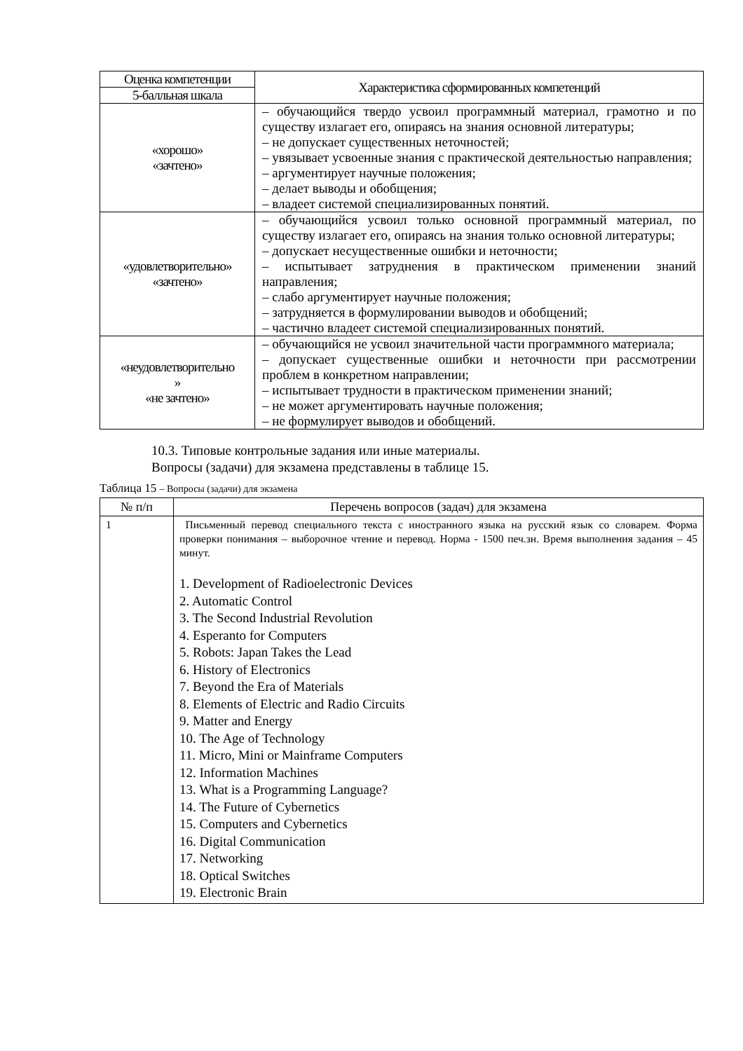| Оценка компетенции | Характеристика сформированных компетенций |
| --- | --- |
| 5-балльная шкала | |
| «хорошо» «зачтено» | – обучающийся твердо усвоил программный материал, грамотно и по существу излагает его, опираясь на знания основной литературы; – не допускает существенных неточностей; – увязывает усвоенные знания с практической деятельностью направления; – аргументирует научные положения; – делает выводы и обобщения; – владеет системой специализированных понятий. |
| «удовлетворительно» «зачтено» | – обучающийся усвоил только основной программный материал, по существу излагает его, опираясь на знания только основной литературы; – допускает несущественные ошибки и неточности; – испытывает затруднения в практическом применении знаний направления; – слабо аргументирует научные положения; – затрудняется в формулировании выводов и обобщений; – частично владеет системой специализированных понятий. |
| «неудовлетворительно » «не зачтено» | – обучающийся не усвоил значительной части программного материала; – допускает существенные ошибки и неточности при рассмотрении проблем в конкретном направлении; – испытывает трудности в практическом применении знаний; – не может аргументировать научные положения; – не формулирует выводов и обобщений. |
10.3. Типовые контрольные задания или иные материалы.
Вопросы (задачи) для экзамена представлены в таблице 15.
Таблица 15 – Вопросы (задачи) для экзамена
| № п/п | Перечень вопросов (задач) для экзамена |
| --- | --- |
| 1 | Письменный перевод специального текста с иностранного языка на русский язык со словарем. Форма проверки понимания – выборочное чтение и перевод. Норма - 1500 печ.зн. Время выполнения задания – 45 минут. 1. Development of Radioelectronic Devices 2. Automatic Control 3. The Second Industrial Revolution 4. Esperanto for Computers 5. Robots: Japan Takes the Lead 6. History of Electronics 7. Beyond the Era of Materials 8. Elements of Electric and Radio Circuits 9. Matter and Energy 10. The Age of Technology 11. Micro, Mini or Mainframe Computers 12. Information Machines 13. What is a Programming Language? 14. The Future of Cybernetics 15. Computers and Cybernetics 16. Digital Communication 17. Networking 18. Optical Switches 19. Electronic Brain |